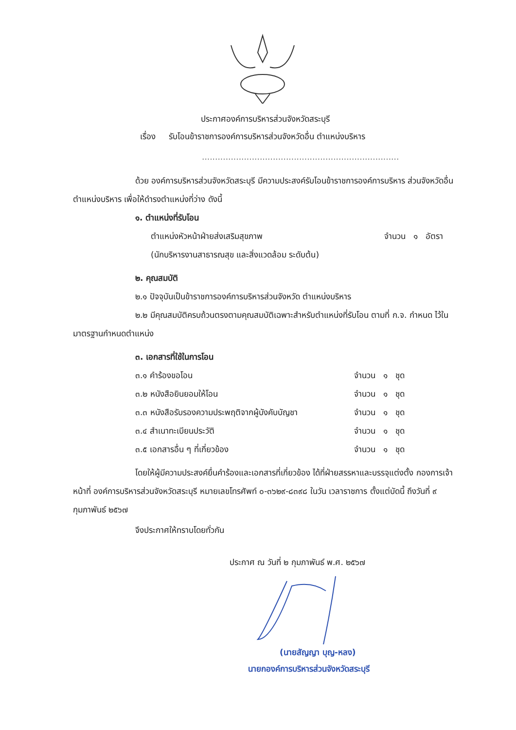ประกาศองค์การบริหารส่วนจังหวัดสระบุรี
เรื่อง รับโอนข้าราชการองค์การบริหารส่วนจังหวัดอื่น ตำแหน่งบริหาร
...........................................................................
ด้วย องค์การบริหารส่วนจังหวัดสระบุรี มีความประสงค์รับโอนข้าราชการองค์การบริหาร ส่วนจังหวัดอื่น ตำแหน่งบริหาร เพื่อให้ดำรงตำแหน่งที่ว่าง ดังนี้
๑. ตำแหน่งที่รับโอน
ตำแหน่งหัวหน้าฝ่ายส่งเสริมสุขภาพ จำนวน ๑ อัตรา
(นักบริหารงานสาธารณสุข และสิ่งแวดล้อม ระดับต้น)
๒. คุณสมบัติ
๒.๑ ปัจจุบันเป็นข้าราชการองค์การบริหารส่วนจังหวัด ตำแหน่งบริหาร
๒.๒ มีคุณสมบัติครบถ้วนตรงตามคุณสมบัติเฉพาะสำหรับตำแหน่งที่รับโอน ตามที่ ก.จ. กำหนด ไว้ในมาตรฐานกำหนดตำแหน่ง
๓. เอกสารที่ใช้ในการโอน
๓.๑ คำร้องขอโอน จำนวน ๑ ชุด
๓.๒ หนังสือยินยอมให้โอน จำนวน ๑ ชุด
๓.๓ หนังสือรับรองความประพฤติจากผู้บังคับบัญชา จำนวน ๑ ชุด
๓.๔ สำเนาทะเบียนประวัติ จำนวน ๑ ชุด
๓.๕ เอกสารอื่น ๆ ที่เกี่ยวข้อง จำนวน ๑ ชุด
โดยให้ผู้มีความประสงค์ยื่นคำร้องและเอกสารที่เกี่ยวข้อง ได้ที่ฝ่ายสรรหาและบรรจุแต่งตั้ง กองการเจ้าหน้าที่ องค์การบริหารส่วนจังหวัดสระบุรี หมายเลขโทรศัพท์ ๐-๓๖๒๙-๘๓๙๘ ในวัน เวลาราชการ ตั้งแต่บัดนี้ ถึงวันที่ ๙ กุมภาพันธ์ ๒๕๖๗
จึงประกาศให้ทราบโดยทั่วกัน
ประกาศ ณ วันที่ ๒ กุมภาพันธ์ พ.ศ. ๒๕๖๗
(นายสัญญา บุญ-หลง)
นายกองค์การบริหารส่วนจังหวัดสระบุรี